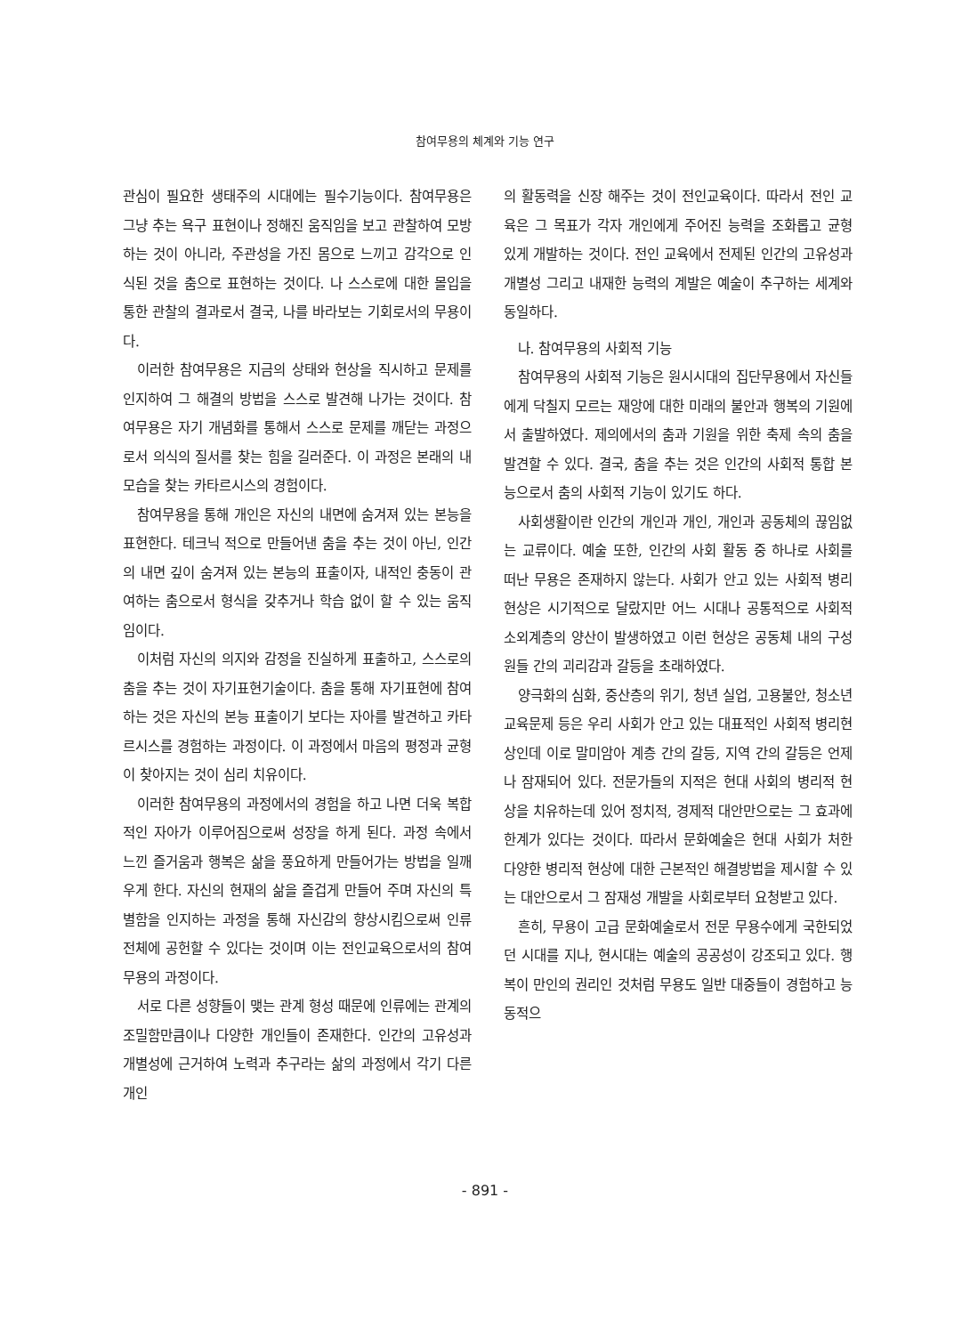참여무용의 체계와 기능 연구
관심이 필요한 생태주의 시대에는 필수기능이다. 참여무용은 그냥 추는 욕구 표현이나 정해진 움직임을 보고 관찰하여 모방하는 것이 아니라, 주관성을 가진 몸으로 느끼고 감각으로 인식된 것을 춤으로 표현하는 것이다. 나 스스로에 대한 몰입을 통한 관찰의 결과로서 결국, 나를 바라보는 기회로서의 무용이다.
이러한 참여무용은 지금의 상태와 현상을 직시하고 문제를 인지하여 그 해결의 방법을 스스로 발견해 나가는 것이다. 참여무용은 자기 개념화를 통해서 스스로 문제를 깨닫는 과정으로서 의식의 질서를 찾는 힘을 길러준다. 이 과정은 본래의 내 모습을 찾는 카타르시스의 경험이다.
참여무용을 통해 개인은 자신의 내면에 숨겨져 있는 본능을 표현한다. 테크닉 적으로 만들어낸 춤을 추는 것이 아닌, 인간의 내면 깊이 숨겨져 있는 본능의 표출이자, 내적인 충동이 관여하는 춤으로서 형식을 갖추거나 학습 없이 할 수 있는 움직임이다.
이처럼 자신의 의지와 감정을 진실하게 표출하고, 스스로의 춤을 추는 것이 자기표현기술이다. 춤을 통해 자기표현에 참여하는 것은 자신의 본능 표출이기 보다는 자아를 발견하고 카타르시스를 경험하는 과정이다. 이 과정에서 마음의 평정과 균형이 찾아지는 것이 심리 치유이다.
이러한 참여무용의 과정에서의 경험을 하고 나면 더욱 복합적인 자아가 이루어짐으로써 성장을 하게 된다. 과정 속에서 느낀 즐거움과 행복은 삶을 풍요하게 만들어가는 방법을 일깨우게 한다. 자신의 현재의 삶을 즐겁게 만들어 주며 자신의 특별함을 인지하는 과정을 통해 자신감의 향상시킴으로써 인류 전체에 공헌할 수 있다는 것이며 이는 전인교육으로서의 참여무용의 과정이다.
서로 다른 성향들이 맺는 관계 형성 때문에 인류에는 관계의 조밀함만큼이나 다양한 개인들이 존재한다. 인간의 고유성과 개별성에 근거하여 노력과 추구라는 삶의 과정에서 각기 다른 개인
의 활동력을 신장 해주는 것이 전인교육이다. 따라서 전인 교육은 그 목표가 각자 개인에게 주어진 능력을 조화롭고 균형 있게 개발하는 것이다. 전인 교육에서 전제된 인간의 고유성과 개별성 그리고 내재한 능력의 계발은 예술이 추구하는 세계와 동일하다.
나. 참여무용의 사회적 기능
참여무용의 사회적 기능은 원시시대의 집단무용에서 자신들에게 닥칠지 모르는 재앙에 대한 미래의 불안과 행복의 기원에서 출발하였다. 제의에서의 춤과 기원을 위한 축제 속의 춤을 발견할 수 있다. 결국, 춤을 추는 것은 인간의 사회적 통합 본능으로서 춤의 사회적 기능이 있기도 하다.
사회생활이란 인간의 개인과 개인, 개인과 공동체의 끊임없는 교류이다. 예술 또한, 인간의 사회 활동 중 하나로 사회를 떠난 무용은 존재하지 않는다. 사회가 안고 있는 사회적 병리 현상은 시기적으로 달랐지만 어느 시대나 공통적으로 사회적 소외계층의 양산이 발생하였고 이런 현상은 공동체 내의 구성원들 간의 괴리감과 갈등을 초래하였다.
양극화의 심화, 중산층의 위기, 청년 실업, 고용불안, 청소년 교육문제 등은 우리 사회가 안고 있는 대표적인 사회적 병리현상인데 이로 말미암아 계층 간의 갈등, 지역 간의 갈등은 언제나 잠재되어 있다. 전문가들의 지적은 현대 사회의 병리적 현상을 치유하는데 있어 정치적, 경제적 대안만으로는 그 효과에 한계가 있다는 것이다. 따라서 문화예술은 현대 사회가 처한 다양한 병리적 현상에 대한 근본적인 해결방법을 제시할 수 있는 대안으로서 그 잠재성 개발을 사회로부터 요청받고 있다.
흔히, 무용이 고급 문화예술로서 전문 무용수에게 국한되었던 시대를 지나, 현시대는 예술의 공공성이 강조되고 있다. 행복이 만인의 권리인 것처럼 무용도 일반 대중들이 경험하고 능동적으
- 891 -